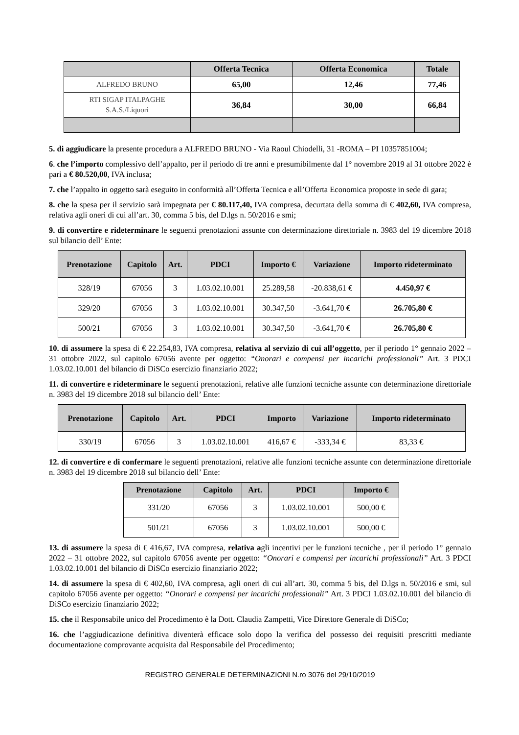| | Offerta Tecnica | Offerta Economica | Totale |
| --- | --- | --- | --- |
| ALFREDO BRUNO | 65,00 | 12,46 | 77,46 |
| RTI SIGAP ITALPAGHE S.A.S./Liquori | 36,84 | 30,00 | 66,84 |
5. di aggiudicare la presente procedura a ALFREDO BRUNO - Via Raoul Chiodelli, 31 -ROMA – PI 10357851004;
6. che l’importo complessivo dell’appalto, per il periodo di tre anni e presumibilmente dal 1° novembre 2019 al 31 ottobre 2022 è pari a € 80.520,00, IVA inclusa;
7. che l’appalto in oggetto sarà eseguito in conformità all’Offerta Tecnica e all’Offerta Economica proposte in sede di gara;
8. che la spesa per il servizio sarà impegnata per € 80.117,40, IVA compresa, decurtata della somma di € 402,60, IVA compresa, relativa agli oneri di cui all’art. 30, comma 5 bis, del D.lgs n. 50/2016 e smi;
9. di convertire e rideterminare le seguenti prenotazioni assunte con determinazione direttoriale n. 3983 del 19 dicembre 2018 sul bilancio dell’ Ente:
| Prenotazione | Capitolo | Art. | PDCI | Importo € | Variazione | Importo rideterminato |
| --- | --- | --- | --- | --- | --- | --- |
| 328/19 | 67056 | 3 | 1.03.02.10.001 | 25.289,58 | -20.838,61 € | 4.450,97 € |
| 329/20 | 67056 | 3 | 1.03.02.10.001 | 30.347,50 | -3.641,70 € | 26.705,80 € |
| 500/21 | 67056 | 3 | 1.03.02.10.001 | 30.347,50 | -3.641,70 € | 26.705,80 € |
10. di assumere la spesa di € 22.254,83, IVA compresa, relativa al servizio di cui all’oggetto, per il periodo 1° gennaio 2022 – 31 ottobre 2022, sul capitolo 67056 avente per oggetto: “Onorari e compensi per incarichi professionali” Art. 3 PDCI 1.03.02.10.001 del bilancio di DiSCo esercizio finanziario 2022;
11. di convertire e rideterminare le seguenti prenotazioni, relative alle funzioni tecniche assunte con determinazione direttoriale n. 3983 del 19 dicembre 2018 sul bilancio dell’ Ente:
| Prenotazione | Capitolo | Art. | PDCI | Importo | Variazione | Importo rideterminato |
| --- | --- | --- | --- | --- | --- | --- |
| 330/19 | 67056 | 3 | 1.03.02.10.001 | 416,67 € | -333,34 € | 83,33 € |
12. di convertire e di confermare le seguenti prenotazioni, relative alle funzioni tecniche assunte con determinazione direttoriale n. 3983 del 19 dicembre 2018 sul bilancio dell’ Ente:
| Prenotazione | Capitolo | Art. | PDCI | Importo € |
| --- | --- | --- | --- | --- |
| 331/20 | 67056 | 3 | 1.03.02.10.001 | 500,00 € |
| 501/21 | 67056 | 3 | 1.03.02.10.001 | 500,00 € |
13. di assumere la spesa di € 416,67, IVA compresa, relativa agli incentivi per le funzioni tecniche , per il periodo 1° gennaio 2022 – 31 ottobre 2022, sul capitolo 67056 avente per oggetto: “Onorari e compensi per incarichi professionali” Art. 3 PDCI 1.03.02.10.001 del bilancio di DiSCo esercizio finanziario 2022;
14. di assumere la spesa di € 402,60, IVA compresa, agli oneri di cui all’art. 30, comma 5 bis, del D.lgs n. 50/2016 e smi, sul capitolo 67056 avente per oggetto: “Onorari e compensi per incarichi professionali” Art. 3 PDCI 1.03.02.10.001 del bilancio di DiSCo esercizio finanziario 2022;
15. che il Responsabile unico del Procedimento è la Dott. Claudia Zampetti, Vice Direttore Generale di DiSCo;
16. che l’aggiudicazione definitiva diventerà efficace solo dopo la verifica del possesso dei requisiti prescritti mediante documentazione comprovante acquisita dal Responsabile del Procedimento;
REGISTRO GENERALE DETERMINAZIONI N.ro 3076 del 29/10/2019